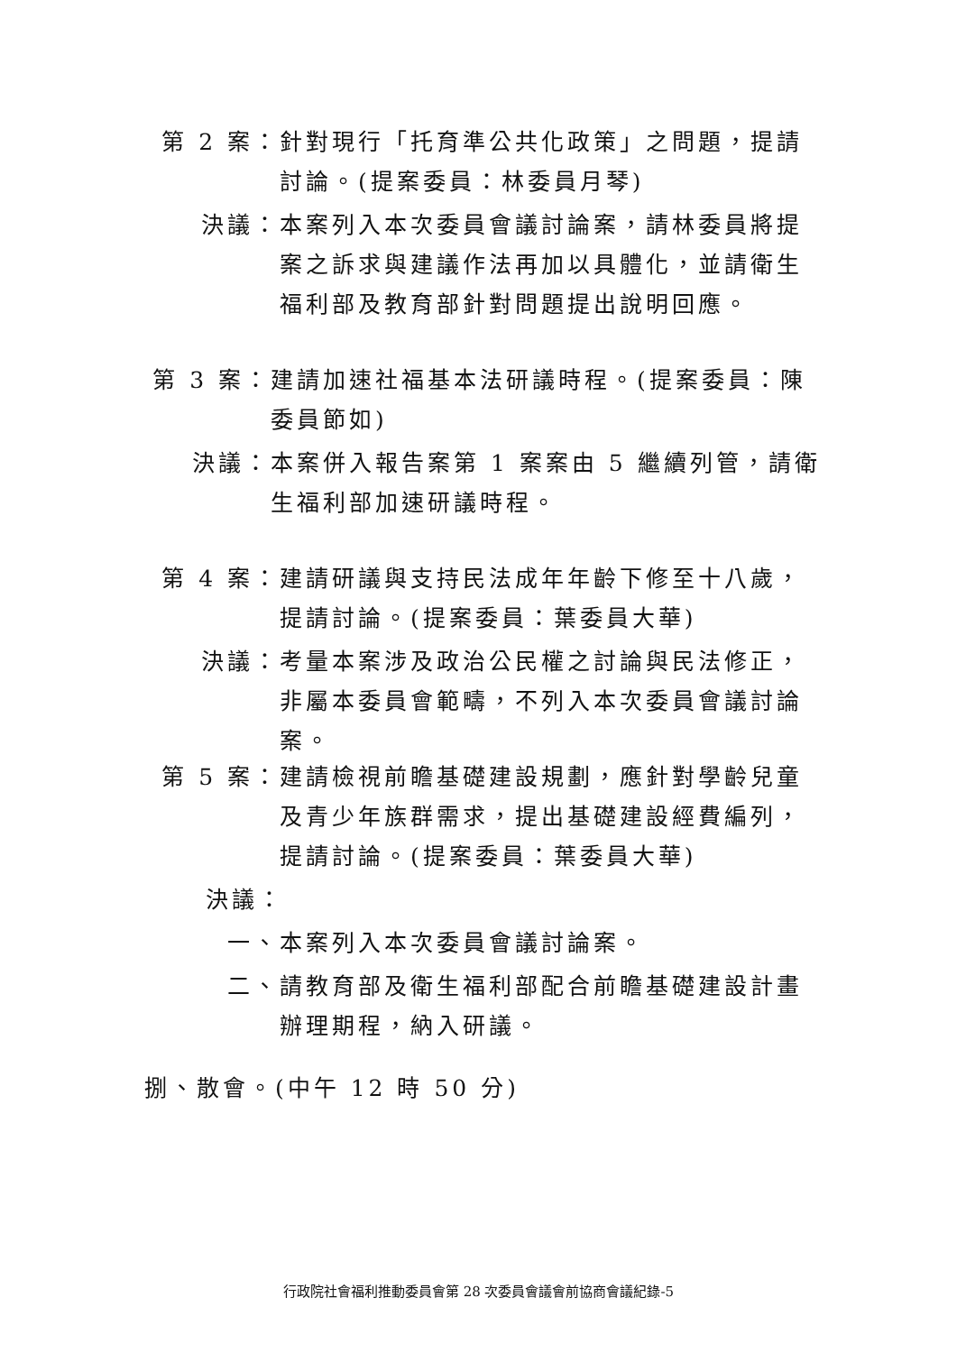第 2 案： 針對現行「托育準公共化政策」之問題，提請討論。(提案委員：林委員月琴)
決議： 本案列入本次委員會議討論案，請林委員將提案之訴求與建議作法再加以具體化，並請衛生福利部及教育部針對問題提出說明回應。
第 3 案： 建請加速社福基本法研議時程。(提案委員：陳委員節如)
決議： 本案併入報告案第 1 案案由 5 繼續列管，請衛生福利部加速研議時程。
第 4 案： 建請研議與支持民法成年年齡下修至十八歲，提請討論。(提案委員：葉委員大華)
決議： 考量本案涉及政治公民權之討論與民法修正，非屬本委員會範疇，不列入本次委員會議討論案。
第 5 案： 建請檢視前瞻基礎建設規劃，應針對學齡兒童及青少年族群需求，提出基礎建設經費編列，提請討論。(提案委員：葉委員大華)
決議：
一、 本案列入本次委員會議討論案。
二、 請教育部及衛生福利部配合前瞻基礎建設計畫辦理期程，納入研議。
捌、散會。(中午 12 時 50 分)
行政院社會福利推動委員會第 28 次委員會議會前協商會議紀錄-5